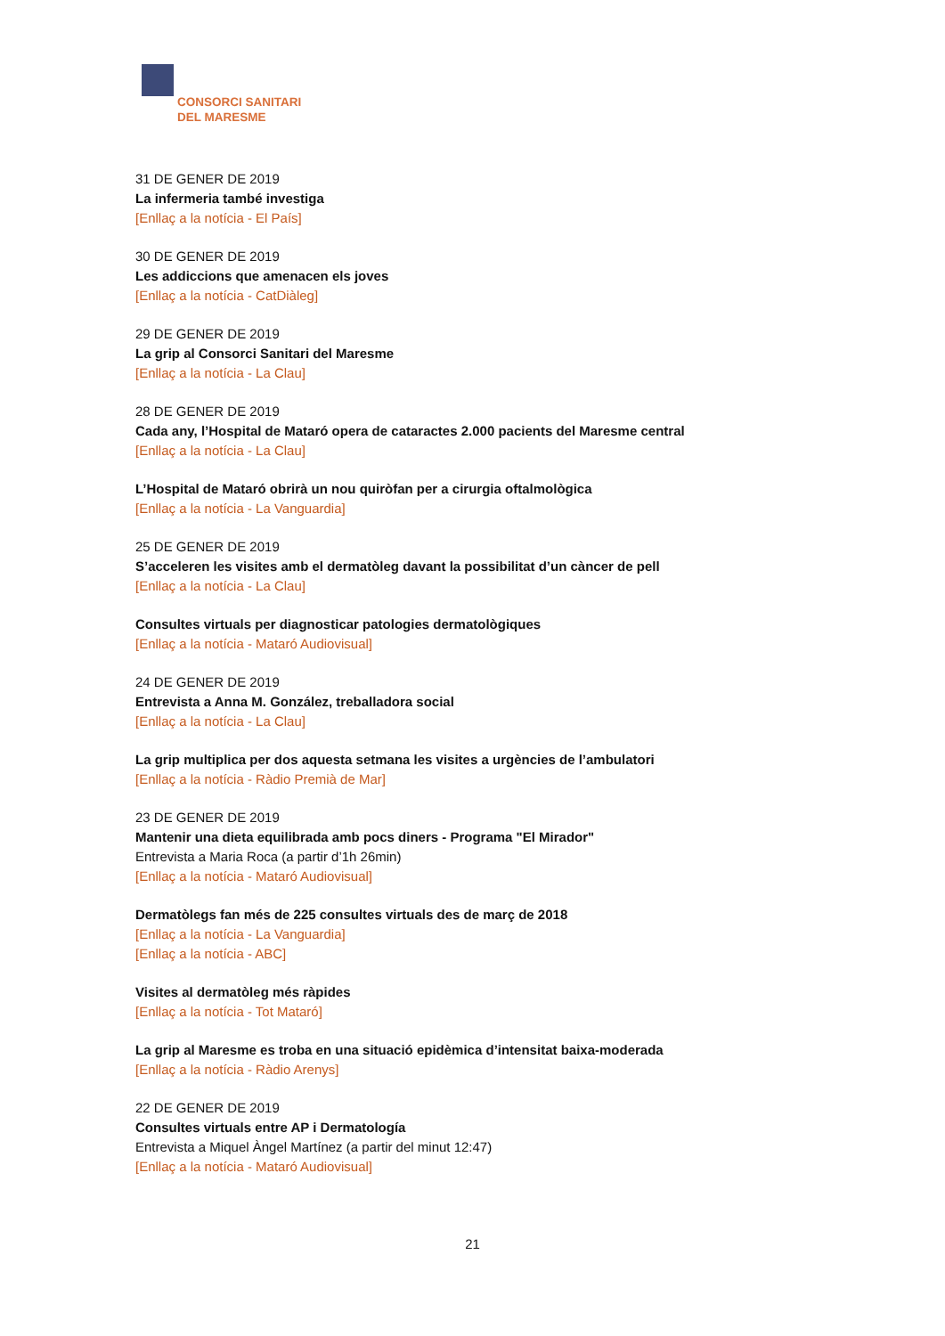CONSORCI SANITARI
DEL MARESME
31 DE GENER DE 2019
La infermeria també investiga
[Enllaç a la notícia - El País]
30 DE GENER DE 2019
Les addiccions que amenacen els joves
[Enllaç a la notícia - CatDiàleg]
29 DE GENER DE 2019
La grip al Consorci Sanitari del Maresme
[Enllaç a la notícia - La Clau]
28 DE GENER DE 2019
Cada any, l’Hospital de Mataró opera de cataractes 2.000 pacients del Maresme central
[Enllaç a la notícia - La Clau]
L’Hospital de Mataró obrirà un nou quiròfan per a cirurgia oftalmològica
[Enllaç a la notícia - La Vanguardia]
25 DE GENER DE 2019
S’acceleren les visites amb el dermatòleg davant la possibilitat d’un càncer de pell
[Enllaç a la notícia - La Clau]
Consultes virtuals per diagnosticar patologies dermatològiques
[Enllaç a la notícia - Mataró Audiovisual]
24 DE GENER DE 2019
Entrevista a Anna M. González, treballadora social
[Enllaç a la notícia - La Clau]
La grip multiplica per dos aquesta setmana les visites a urgències de l’ambulatori
[Enllaç a la notícia - Ràdio Premià de Mar]
23 DE GENER DE 2019
Mantenir una dieta equilibrada amb pocs diners - Programa "El Mirador"
Entrevista a Maria Roca (a partir d’1h 26min)
[Enllaç a la notícia - Mataró Audiovisual]
Dermatòlegs fan més de 225 consultes virtuals des de març de 2018
[Enllaç a la notícia - La Vanguardia]
[Enllaç a la notícia - ABC]
Visites al dermatòleg més ràpides
[Enllaç a la notícia - Tot Mataró]
La grip al Maresme es troba en una situació epidèmica d’intensitat baixa-moderada
[Enllaç a la notícia - Ràdio Arenys]
22 DE GENER DE 2019
Consultes virtuals entre AP i Dermatología
Entrevista a Miquel Àngel Martínez (a partir del minut 12:47)
[Enllaç a la notícia - Mataró Audiovisual]
21